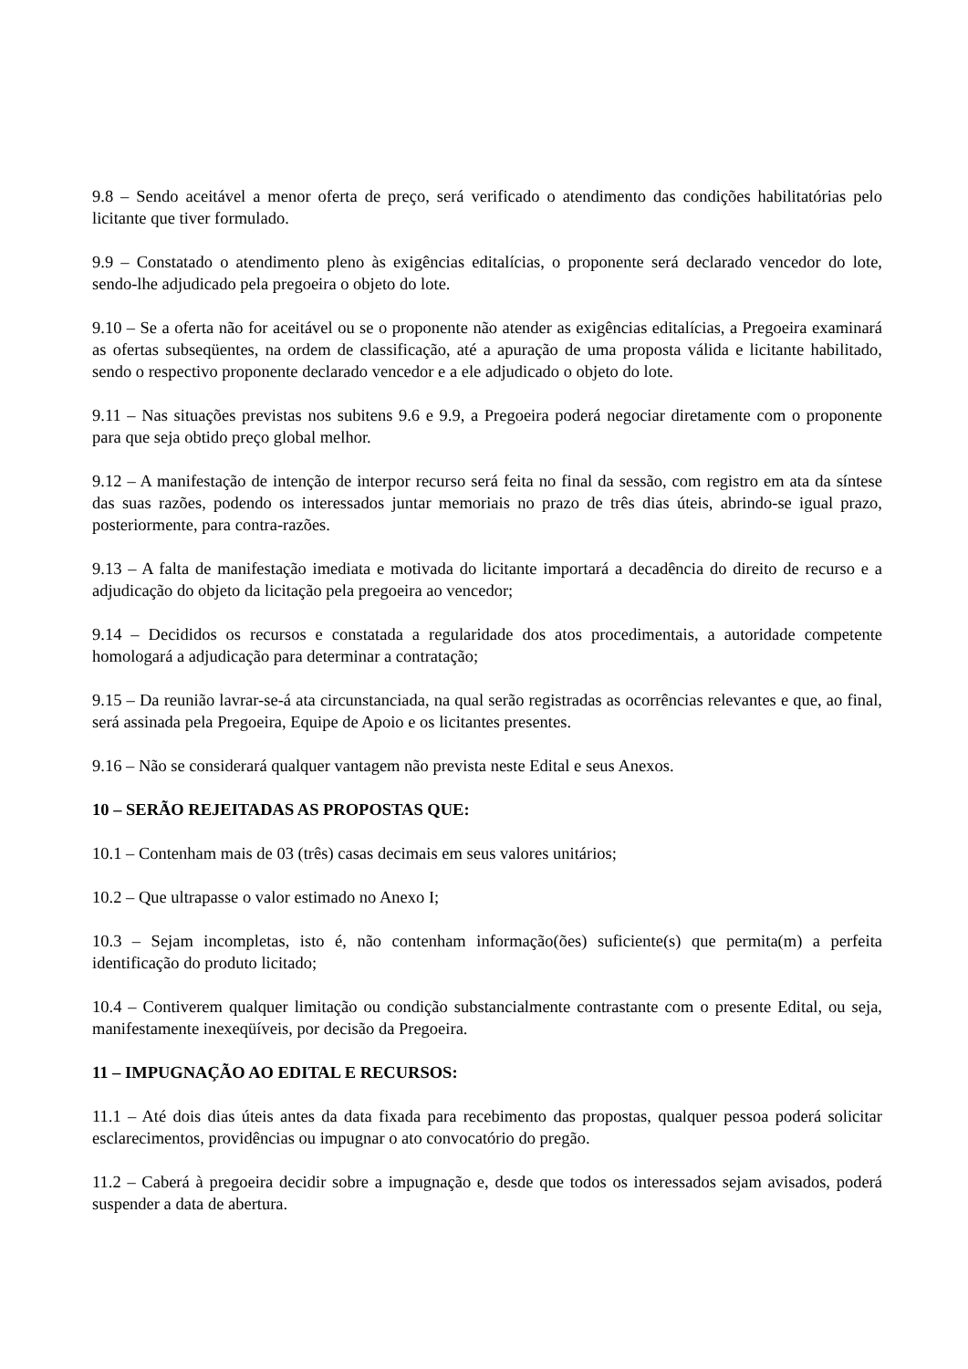9.8 – Sendo aceitável a menor oferta de preço, será verificado o atendimento das condições habilitatórias pelo licitante que tiver formulado.
9.9 – Constatado o atendimento pleno às exigências editalícias, o proponente será declarado vencedor do lote, sendo-lhe adjudicado pela pregoeira o objeto do lote.
9.10 – Se a oferta não for aceitável ou se o proponente não atender as exigências editalícias, a Pregoeira examinará as ofertas subseqüentes, na ordem de classificação, até a apuração de uma proposta válida e licitante habilitado, sendo o respectivo proponente declarado vencedor e a ele adjudicado o objeto do lote.
9.11 – Nas situações previstas nos subitens 9.6 e 9.9, a Pregoeira poderá negociar diretamente com o proponente para que seja obtido preço global melhor.
9.12 – A manifestação de intenção de interpor recurso será feita no final da sessão, com registro em ata da síntese das suas razões, podendo os interessados juntar memoriais no prazo de três dias úteis, abrindo-se igual prazo, posteriormente, para contra-razões.
9.13 – A falta de manifestação imediata e motivada do licitante importará a decadência do direito de recurso e a adjudicação do objeto da licitação pela pregoeira ao vencedor;
9.14 – Decididos os recursos e constatada a regularidade dos atos procedimentais, a autoridade competente homologará a adjudicação para determinar a contratação;
9.15 – Da reunião lavrar-se-á ata circunstanciada, na qual serão registradas as ocorrências relevantes e que, ao final, será assinada pela Pregoeira, Equipe de Apoio e os licitantes presentes.
9.16 – Não se considerará qualquer vantagem não prevista neste Edital e seus Anexos.
10 – SERÃO REJEITADAS AS PROPOSTAS QUE:
10.1 – Contenham mais de 03 (três) casas decimais em seus valores unitários;
10.2 – Que ultrapasse o valor estimado no Anexo I;
10.3 – Sejam incompletas, isto é, não contenham informação(ões) suficiente(s) que permita(m) a perfeita identificação do produto licitado;
10.4 – Contiverem qualquer limitação ou condição substancialmente contrastante com o presente Edital, ou seja, manifestamente inexeqüíveis, por decisão da Pregoeira.
11 – IMPUGNAÇÃO AO EDITAL E RECURSOS:
11.1 – Até dois dias úteis antes da data fixada para recebimento das propostas, qualquer pessoa poderá solicitar esclarecimentos, providências ou impugnar o ato convocatório do pregão.
11.2 – Caberá à pregoeira decidir sobre a impugnação e, desde que todos os interessados sejam avisados, poderá suspender a data de abertura.